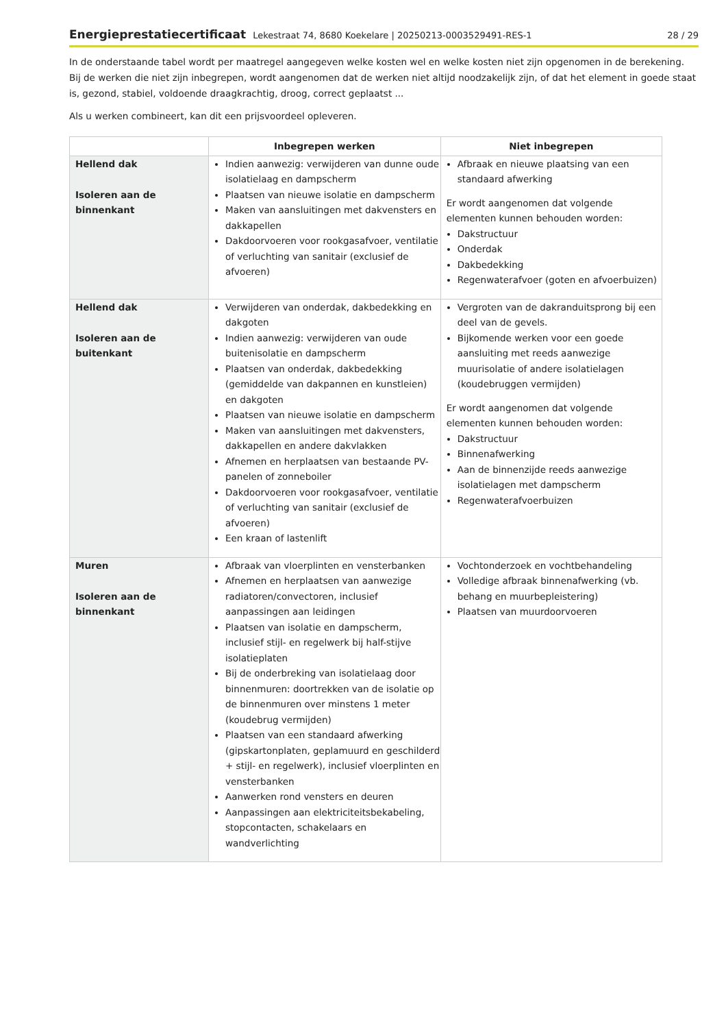Energieprestatiecertificaat Lekestraat 74, 8680 Koekelare | 20250213-0003529491-RES-1 28 / 29
In de onderstaande tabel wordt per maatregel aangegeven welke kosten wel en welke kosten niet zijn opgenomen in de berekening. Bij de werken die niet zijn inbegrepen, wordt aangenomen dat de werken niet altijd noodzakelijk zijn, of dat het element in goede staat is, gezond, stabiel, voldoende draagkrachtig, droog, correct geplaatst ...
Als u werken combineert, kan dit een prijsvoordeel opleveren.
| | Inbegrepen werken | Niet inbegrepen |
| --- | --- | --- |
| Hellend dak Isoleren aan de binnenkant | Indien aanwezig: verwijderen van dunne oude isolatielaag en dampscherm Plaatsen van nieuwe isolatie en dampscherm Maken van aansluitingen met dakvensters en dakkapellen Dakdoorvoeren voor rookgasafvoer, ventilatie of verluchting van sanitair (exclusief de afvoeren) | Afbraak en nieuwe plaatsing van een standaard afwerking Er wordt aangenomen dat volgende elementen kunnen behouden worden: Dakstructuur Onderdak Dakbedekking Regenwaterafvoer (goten en afvoerbuizen) |
| Hellend dak Isoleren aan de buitenkant | Verwijderen van onderdak, dakbedekking en dakgoten Indien aanwezig: verwijderen van oude buitenisolatie en dampscherm Plaatsen van onderdak, dakbedekking (gemiddelde van dakpannen en kunstleien) en dakgoten Plaatsen van nieuwe isolatie en dampscherm Maken van aansluitingen met dakvensters, dakkapellen en andere dakvlakken Afnemen en herplaatsen van bestaande PV-panelen of zonneboiler Dakdoorvoeren voor rookgasafvoer, ventilatie of verluchting van sanitair (exclusief de afvoeren) Een kraan of lastenlift | Vergroten van de dakranduitsprong bij een deel van de gevels. Bijkomende werken voor een goede aansluiting met reeds aanwezige muurisolatie of andere isolatielagen (koudebruggen vermijden) Er wordt aangenomen dat volgende elementen kunnen behouden worden: Dakstructuur Binnenafwerking Aan de binnenzijde reeds aanwezige isolatielagen met dampscherm Regenwaterafvoerbuizen |
| Muren Isoleren aan de binnenkant | Afbraak van vloerplinten en vensterbanken Afnemen en herplaatsen van aanwezige radiatoren/convectoren, inclusief aanpassingen aan leidingen Plaatsen van isolatie en dampscherm, inclusief stijl- en regelwerk bij half-stijve isolatieplaten Bij de onderbreking van isolatielaag door binnenmuren: doortrekken van de isolatie op de binnenmuren over minstens 1 meter (koudebrug vermijden) Plaatsen van een standaard afwerking (gipskartonplaten, geplamuurd en geschilderd + stijl- en regelwerk), inclusief vloerplinten en vensterbanken Aanwerken rond vensters en deuren Aanpassingen aan elektriciteitsbekabeling, stopcontacten, schakelaars en wandverlichting | Vochtonderzoek en vochtbehandeling Volledige afbraak binnenafwerking (vb. behang en muurbepleistering) Plaatsen van muurdoorvoeren |